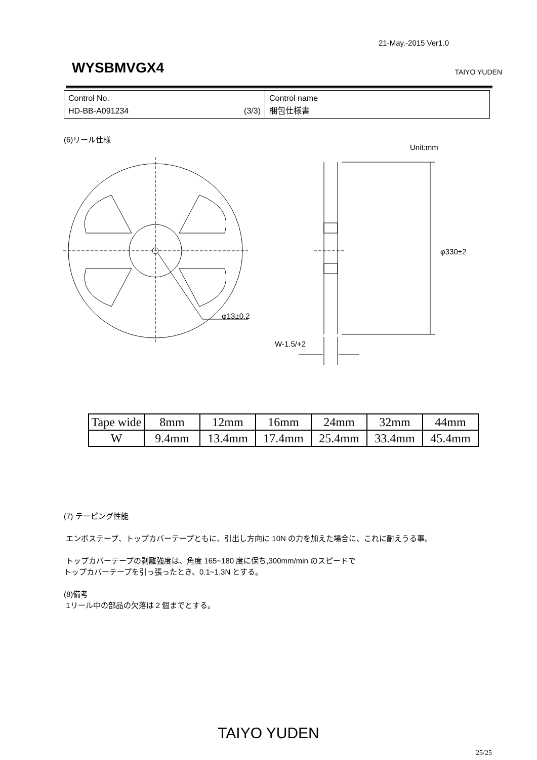21-May.-2015 Ver1.0
WYSBMVGX4 TAIYO YUDEN
| Control No. HD-BB-A091234 (3/3) | Control name 梱包仕様書 |
(6)リール仕様
Unit:mm
φ13±0.2
φ330±2
W-1.5/+2
| Tape wide | 8mm | 12mm | 16mm | 24mm | 32mm | 44mm |
| W | 9.4mm | 13.4mm | 17.4mm | 25.4mm | 33.4mm | 45.4mm |
(7) テーピング性能
エンボステープ、トップカバーテープともに、引出し方向に 10N の力を加えた場合に、これに耐えうる事。
トップカバーテープの剥離強度は、角度 165~180 度に保ち,300mm/min のスピードで
トップカバーテープを引っ張ったとき、0.1~1.3N とする。
(8)備考
1リール中の部品の欠落は 2 個までとする。
TAIYO YUDEN
25/25